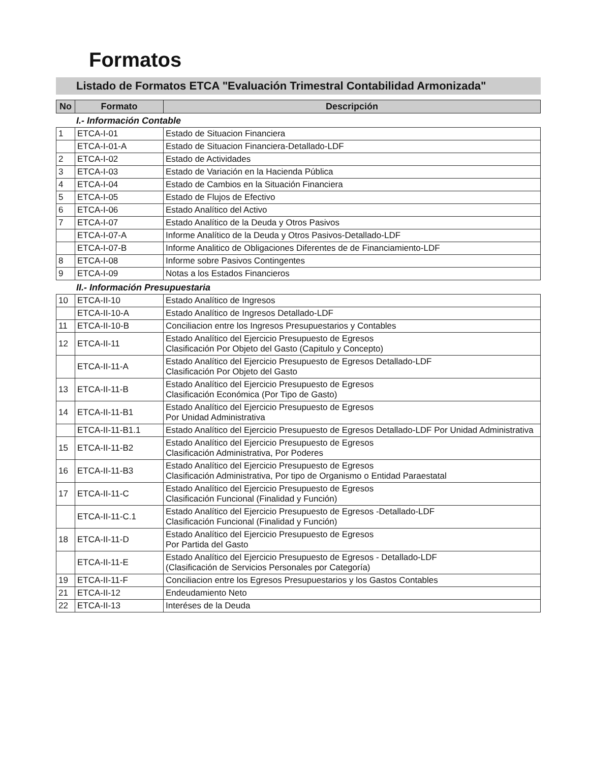Formatos
Listado de Formatos ETCA "Evaluación Trimestral Contabilidad Armonizada"
| No | Formato | Descripción |
| --- | --- | --- |
I.- Información Contable
| 1 | ETCA-I-01 | Estado de Situacion Financiera |
| | ETCA-I-01-A | Estado de Situacion Financiera-Detallado-LDF |
| 2 | ETCA-I-02 | Estado de Actividades |
| 3 | ETCA-I-03 | Estado de Variación en la Hacienda Pública |
| 4 | ETCA-I-04 | Estado de Cambios en la Situación Financiera |
| 5 | ETCA-I-05 | Estado de Flujos de Efectivo |
| 6 | ETCA-I-06 | Estado Analítico del Activo |
| 7 | ETCA-I-07 | Estado Analítico de la Deuda y Otros Pasivos |
| | ETCA-I-07-A | Informe Analítico de la Deuda y Otros Pasivos-Detallado-LDF |
| | ETCA-I-07-B | Informe Analitico de Obligaciones Diferentes de de Financiamiento-LDF |
| 8 | ETCA-I-08 | Informe sobre Pasivos Contingentes |
| 9 | ETCA-I-09 | Notas a los Estados Financieros |
II.- Información Presupuestaria
| 10 | ETCA-II-10 | Estado Analítico de Ingresos |
| | ETCA-II-10-A | Estado Analítico de Ingresos Detallado-LDF |
| 11 | ETCA-II-10-B | Conciliacion entre los Ingresos Presupuestarios y Contables |
| 12 | ETCA-II-11 | Estado Analítico del Ejercicio Presupuesto de Egresos Clasificación Por Objeto del Gasto (Capitulo y Concepto) |
| | ETCA-II-11-A | Estado Analítico del Ejercicio Presupuesto de Egresos Detallado-LDF Clasificación Por Objeto del Gasto |
| 13 | ETCA-II-11-B | Estado Analítico del Ejercicio Presupuesto de Egresos Clasificación Económica (Por Tipo de Gasto) |
| 14 | ETCA-II-11-B1 | Estado Analítico del Ejercicio Presupuesto de Egresos Por Unidad Administrativa |
| | ETCA-II-11-B1.1 | Estado Analítico del Ejercicio Presupuesto de Egresos Detallado-LDF Por Unidad Administrativa |
| 15 | ETCA-II-11-B2 | Estado Analítico del Ejercicio Presupuesto de Egresos Clasificación Administrativa, Por Poderes |
| 16 | ETCA-II-11-B3 | Estado Analítico del Ejercicio Presupuesto de Egresos Clasificación Administrativa, Por tipo de Organismo o Entidad Paraestatal |
| 17 | ETCA-II-11-C | Estado Analítico del Ejercicio Presupuesto de Egresos Clasificación Funcional (Finalidad y Función) |
| | ETCA-II-11-C.1 | Estado Analítico del Ejercicio Presupuesto de Egresos -Detallado-LDF Clasificación Funcional (Finalidad y Función) |
| 18 | ETCA-II-11-D | Estado Analítico del Ejercicio Presupuesto de Egresos Por Partida del Gasto |
| | ETCA-II-11-E | Estado Analítico del Ejercicio Presupuesto de Egresos - Detallado-LDF (Clasificación de Servicios Personales por Categoría) |
| 19 | ETCA-II-11-F | Conciliacion entre los Egresos Presupuestarios y los Gastos Contables |
| 21 | ETCA-II-12 | Endeudamiento Neto |
| 22 | ETCA-II-13 | Interéses de la Deuda |